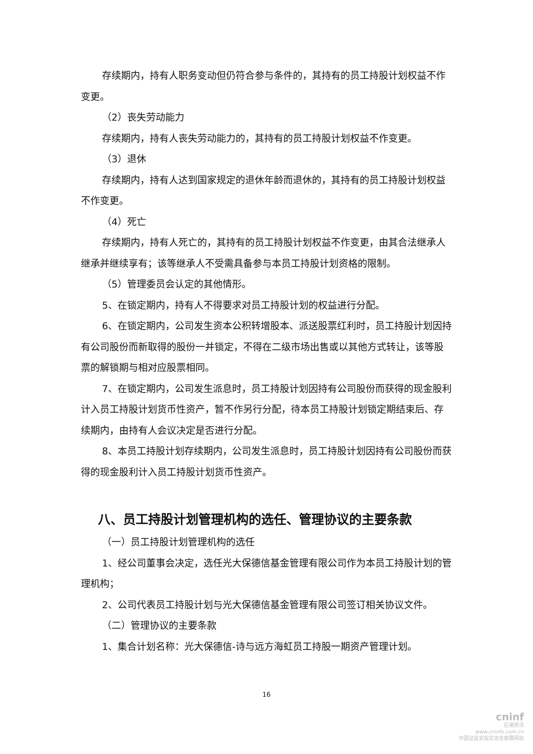存续期内，持有人职务变动但仍符合参与条件的，其持有的员工持股计划权益不作变更。
（2）丧失劳动能力
存续期内，持有人丧失劳动能力的，其持有的员工持股计划权益不作变更。
（3）退休
存续期内，持有人达到国家规定的退休年龄而退休的，其持有的员工持股计划权益不作变更。
（4）死亡
存续期内，持有人死亡的，其持有的员工持股计划权益不作变更，由其合法继承人继承并继续享有；该等继承人不受需具备参与本员工持股计划资格的限制。
（5）管理委员会认定的其他情形。
5、在锁定期内，持有人不得要求对员工持股计划的权益进行分配。
6、在锁定期内，公司发生资本公积转增股本、派送股票红利时，员工持股计划因持有公司股份而新取得的股份一并锁定，不得在二级市场出售或以其他方式转让，该等股票的解锁期与相对应股票相同。
7、在锁定期内，公司发生派息时，员工持股计划因持有公司股份而获得的现金股利计入员工持股计划货币性资产，暂不作另行分配，待本员工持股计划锁定期结束后、存续期内，由持有人会议决定是否进行分配。
8、本员工持股计划存续期内，公司发生派息时，员工持股计划因持有公司股份而获得的现金股利计入员工持股计划货币性资产。
八、员工持股计划管理机构的选任、管理协议的主要条款
（一）员工持股计划管理机构的选任
1、经公司董事会决定，选任光大保德信基金管理有限公司作为本员工持股计划的管理机构；
2、公司代表员工持股计划与光大保德信基金管理有限公司签订相关协议文件。
（二）管理协议的主要条款
1、集合计划名称：光大保德信-诗与远方海虹员工持股一期资产管理计划。
16
cninf
巨潮资讯
www.cninfo.com.cn
中国证监会指定信息披露网站